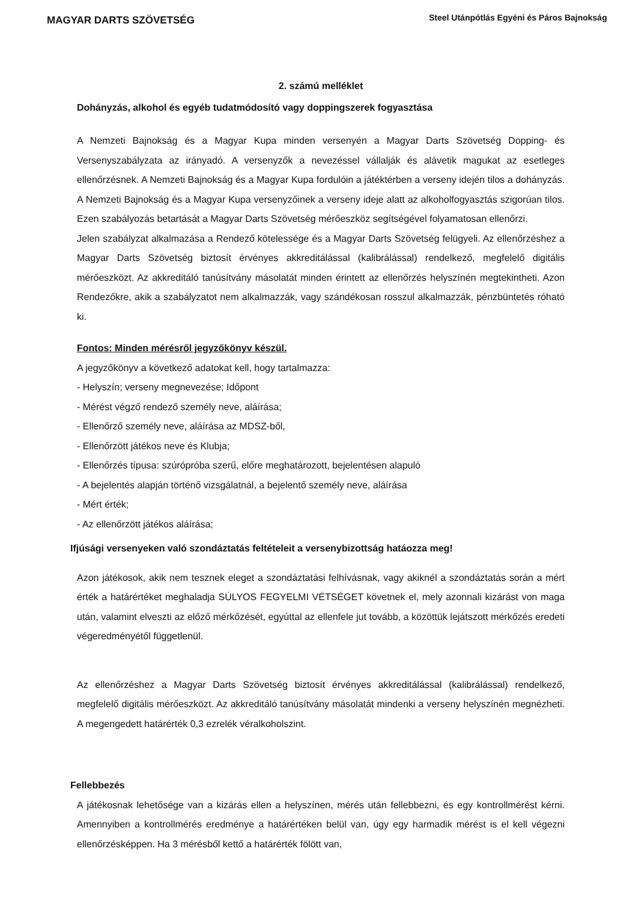MAGYAR DARTS SZÖVETSÉG
Steel Utánpótlás Egyéni és Páros Bajnokság
2. számú melléklet
Dohányzás, alkohol és egyéb tudatmódosító vagy doppingszerek fogyasztása
A Nemzeti Bajnokság és a Magyar Kupa minden versenyén a Magyar Darts Szövetség Dopping- és Versenyszabályzata az irányadó. A versenyzők a nevezéssel vállalják és alávetik magukat az esetleges ellenőrzésnek. A Nemzeti Bajnokság és a Magyar Kupa fordulóin a játéktérben a verseny idején tilos a dohányzás. A Nemzeti Bajnokság és a Magyar Kupa versenyzőinek a verseny ideje alatt az alkoholfogyasztás szigorúan tilos. Ezen szabályozás betartását a Magyar Darts Szövetség mérőeszköz segítségével folyamatosan ellenőrzi.
Jelen szabályzat alkalmazása a Rendező kötelessége és a Magyar Darts Szövetség felügyeli. Az ellenőrzéshez a Magyar Darts Szövetség biztosít érvényes akkreditálással (kalibrálással) rendelkező, megfelelő digitális mérőeszközt. Az akkreditáló tanúsítvány másolatát minden érintett az ellenőrzés helyszínén megtekintheti. Azon Rendezőkre, akik a szabályzatot nem alkalmazzák, vagy szándékosan rosszul alkalmazzák, pénzbüntetés róható ki.
Fontos: Minden mérésről jegyzőkönyv készül.
A jegyzőkönyv a következő adatokat kell, hogy tartalmazza:
- Helyszín; verseny megnevezése; Időpont
- Mérést végző rendező személy neve, aláírása;
- Ellenőrző személy neve, aláírása az MDSZ-ből,
- Ellenőrzött játékos neve és Klubja;
- Ellenőrzés típusa: szúrópróba szerű, előre meghatározott, bejelentésen alapuló
- A bejelentés alapján történő vizsgálatnál, a bejelentő személy neve, aláírása
- Mért érték;
- Az ellenőrzött játékos aláírása;
Ifjúsági versenyeken való szondáztatás feltételeit a versenybizottság hatáozza meg!
Azon játékosok, akik nem tesznek eleget a szondáztatási felhívásnak, vagy akiknél a szondáztatás során a mért érték a határértéket meghaladja SÚLYOS FEGYELMI VÉTSÉGET követnek el, mely azonnali kizárást von maga után, valamint elveszti az előző mérkőzését, egyúttal az ellenfele jut tovább, a közöttük lejátszott mérkőzés eredeti végeredményétől függetlenül.
Az ellenőrzéshez a Magyar Darts Szövetség biztosít érvényes akkreditálással (kalibrálással) rendelkező, megfelelő digitális mérőeszközt. Az akkreditáló tanúsítvány másolatát mindenki a verseny helyszínén megnézheti. A megengedett határérték 0,3 ezrelék véralkoholszint.
Fellebbezés
A játékosnak lehetősége van a kizárás ellen a helyszínen, mérés után fellebbezni, és egy kontrollmérést kérni. Amennyiben a kontrollmérés eredménye a határértéken belül van, úgy egy harmadik mérést is el kell végezni ellenőrzésképpen. Ha 3 mérésből kettő a határérték fölött van,